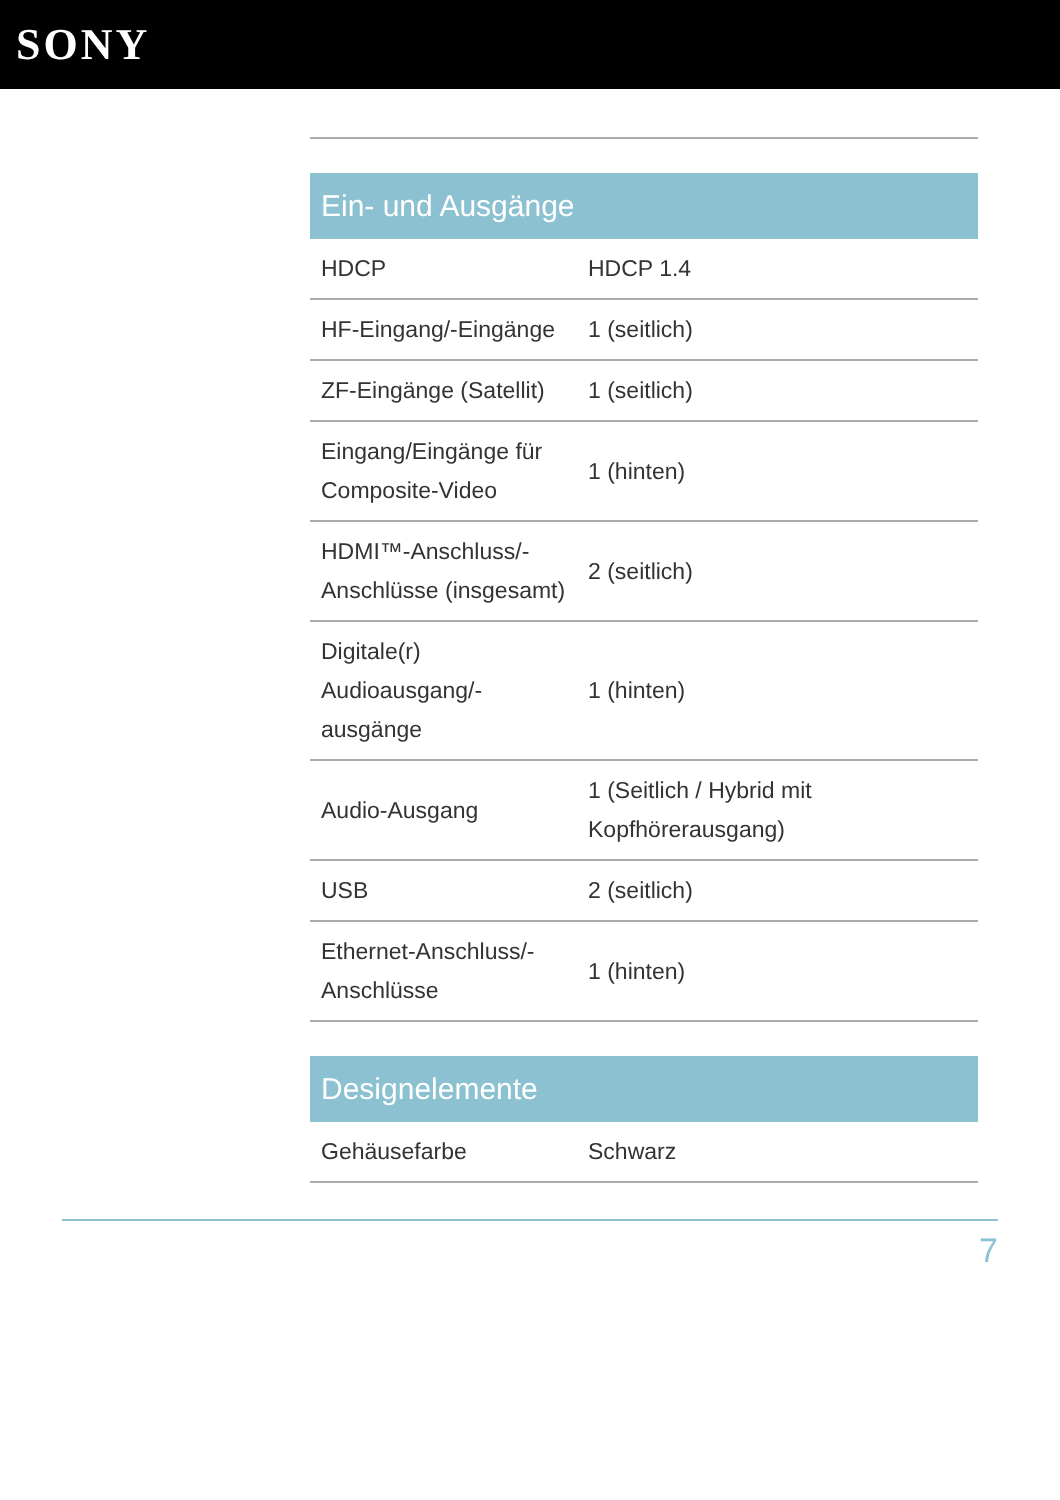SONY
| Ein- und Ausgänge | |
| --- | --- |
| HDCP | HDCP 1.4 |
| HF-Eingang/-Eingänge | 1 (seitlich) |
| ZF-Eingänge (Satellit) | 1 (seitlich) |
| Eingang/Eingänge für Composite-Video | 1 (hinten) |
| HDMI™-Anschluss/-Anschlüsse (insgesamt) | 2 (seitlich) |
| Digitale(r) Audioausgang/-ausgänge | 1 (hinten) |
| Audio-Ausgang | 1 (Seitlich / Hybrid mit Kopfhörerausgang) |
| USB | 2 (seitlich) |
| Ethernet-Anschluss/-Anschlüsse | 1 (hinten) |
| Designelemente | |
| --- | --- |
| Gehäusefarbe | Schwarz |
7